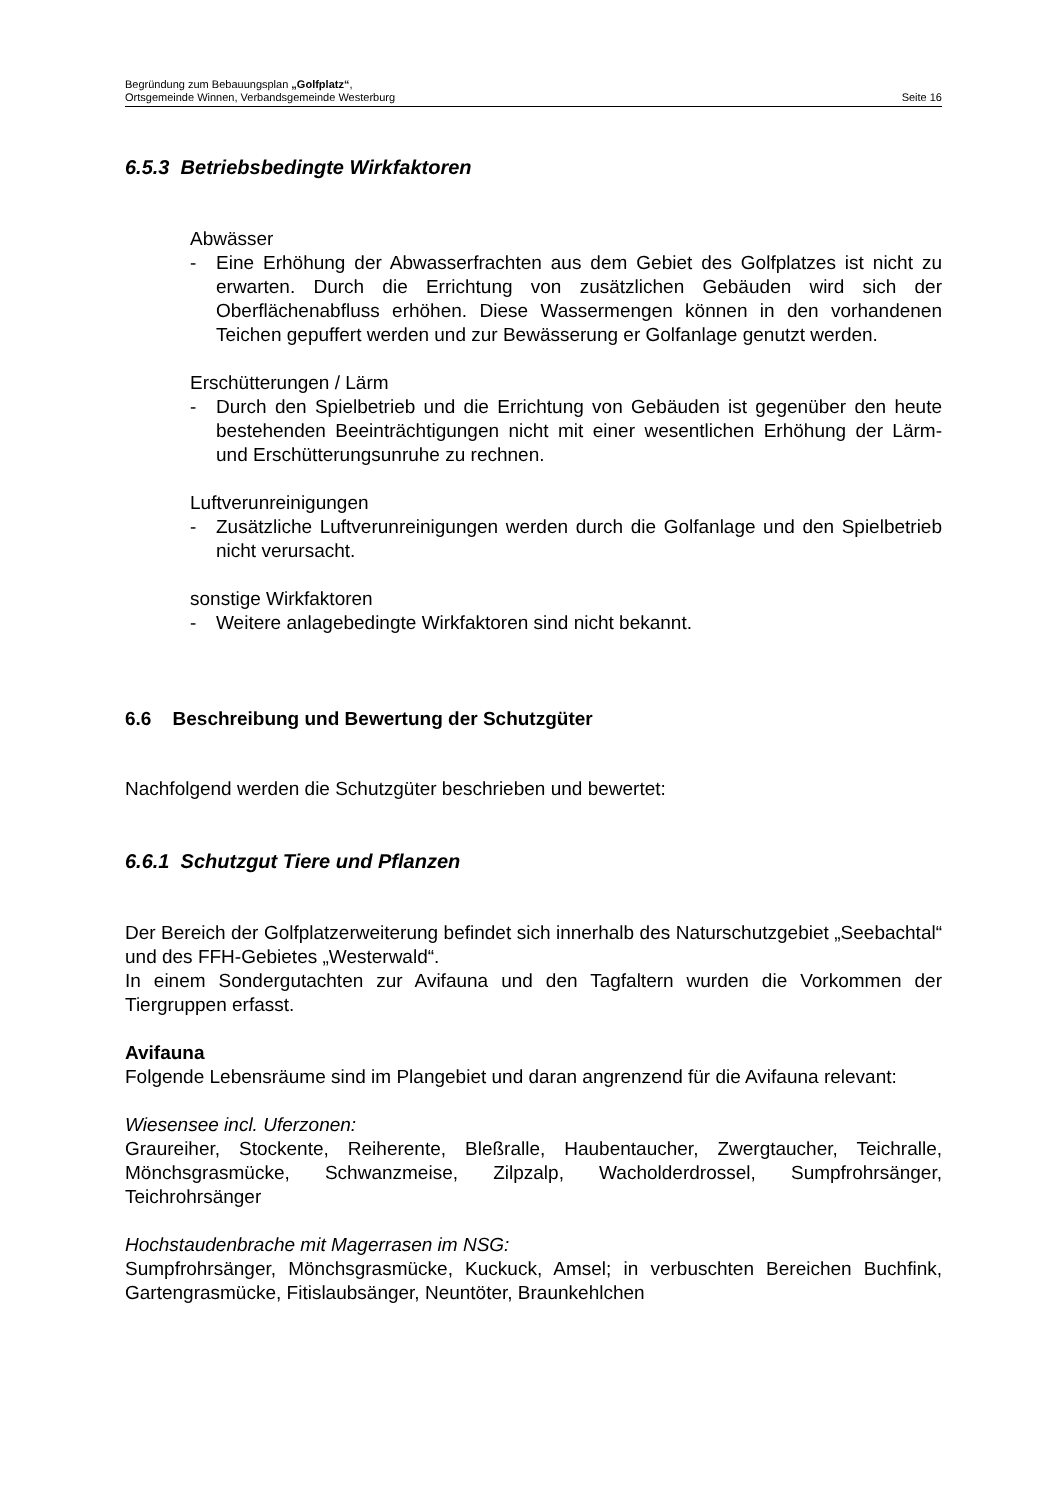Begründung zum Bebauungsplan „Golfplatz“,
Ortsgemeinde Winnen, Verbandsgemeinde Westerburg Seite 16
6.5.3 Betriebsbedingte Wirkfaktoren
Abwässer
- Eine Erhöhung der Abwasserfrachten aus dem Gebiet des Golfplatzes ist nicht zu erwarten. Durch die Errichtung von zusätzlichen Gebäuden wird sich der Oberflächenabfluss erhöhen. Diese Wassermengen können in den vorhandenen Teichen gepuffert werden und zur Bewässerung er Golf­anlage genutzt werden.
Erschütterungen / Lärm
- Durch den Spielbetrieb und die Errichtung von Gebäuden ist gegenüber den heute bestehenden Beeinträchtigungen nicht mit einer wesentlichen Erhöhung der Lärm- und Erschütterungsunruhe zu rechnen.
Luftverunreinigungen
- Zusätzliche Luftverunreinigungen werden durch die Golfanlage und den Spielbetrieb nicht verursacht.
sonstige Wirkfaktoren
- Weitere anlagebedingte Wirkfaktoren sind nicht bekannt.
6.6 Beschreibung und Bewertung der Schutzgüter
Nachfolgend werden die Schutzgüter beschrieben und bewertet:
6.6.1 Schutzgut Tiere und Pflanzen
Der Bereich der Golfplatzerweiterung befindet sich innerhalb des Naturschutzgebiet „Seebachtal“ und des FFH-Gebietes „Westerwald“.
In einem Sondergutachten zur Avifauna und den Tagfaltern wurden die Vorkommen der Tiergruppen erfasst.
Avifauna
Folgende Lebensräume sind im Plangebiet und daran angrenzend für die Avifauna relevant:
Wiesensee incl. Uferzonen:
Graureiher, Stockente, Reiherente, Bleßralle, Haubentaucher, Zwergtaucher, Teich­ralle, Mönchsgrasmücke, Schwanzmeise, Zilpzalp, Wacholderdrossel, Sumpfrohr­sänger, Teichrohrsänger
Hochstaudenbrache mit Magerrasen im NSG:
Sumpfrohrsänger, Mönchsgrasmücke, Kuckuck, Amsel; in verbuschten Bereichen Buchfink, Gartengrasmücke, Fitislaubsänger, Neuntöter, Braunkehlchen